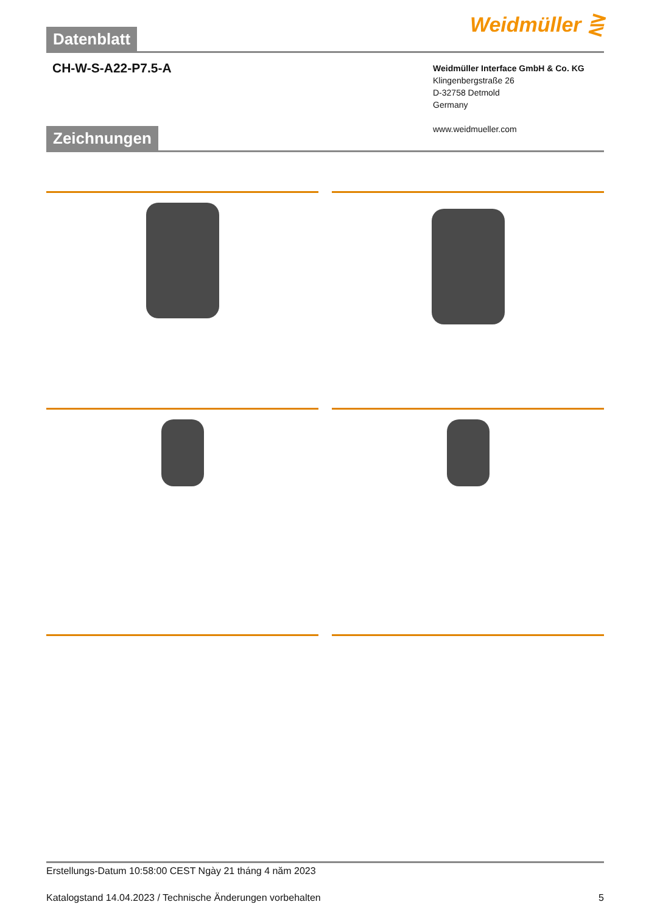Datenblatt Weidmüller ⋛
CH-W-S-A22-P7.5-A
Weidmüller Interface GmbH & Co. KG
Klingenbergstraße 26
D-32758 Detmold
Germany
www.weidmueller.com
Zeichnungen
Erstellungs-Datum 10:58:00 CEST Ngày 21 tháng 4 năm 2023
Katalogstand 14.04.2023 / Technische Änderungen vorbehalten 5